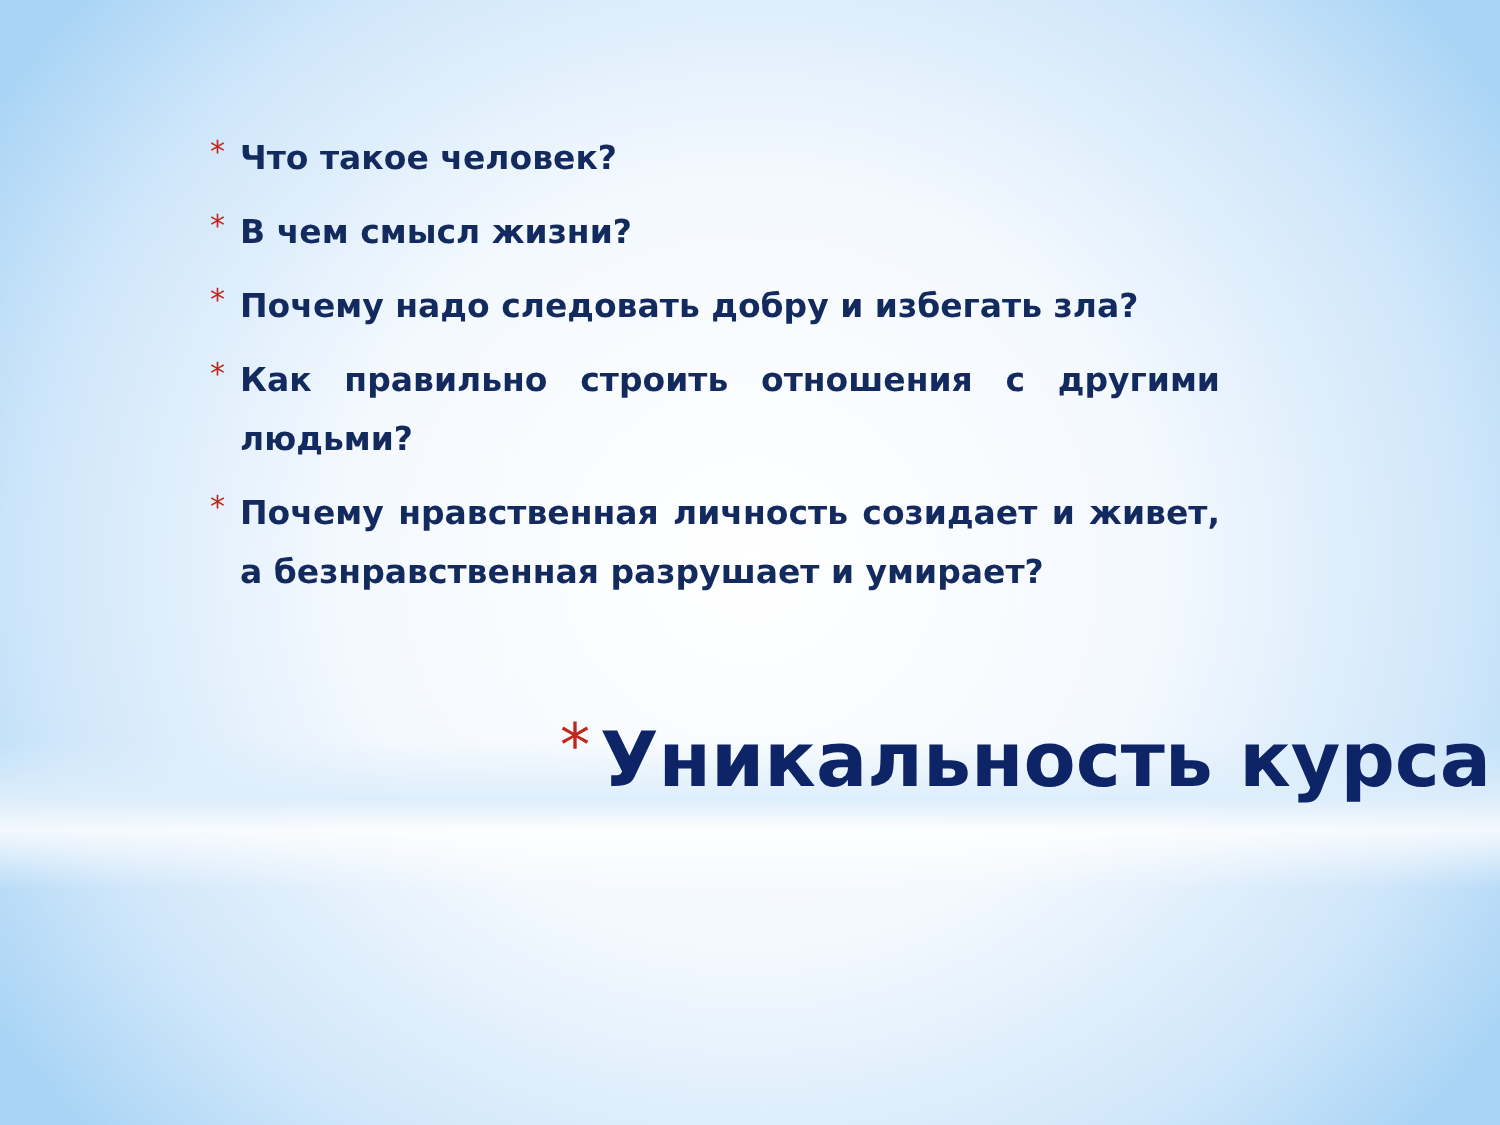* Что такое человек?
* В чем смысл жизни?
* Почему надо следовать добру и избегать зла?
* Как правильно строить отношения с другими людьми?
* Почему нравственная личность созидает и живет, а безнравственная разрушает и умирает?
* Уникальность курса